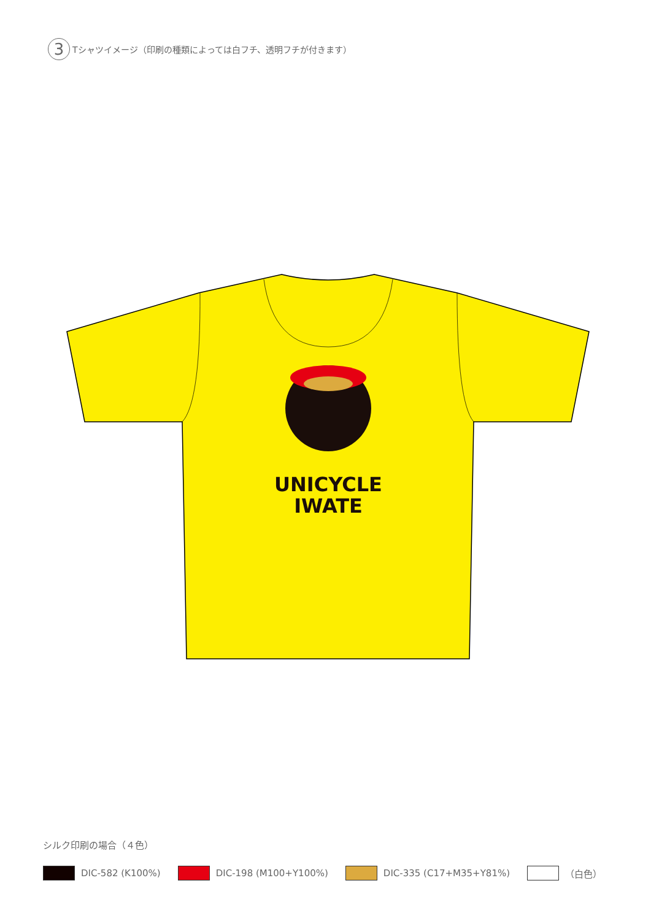3
Tシャツイメージ（印刷の種類によっては白フチ、透明フチが付きます）
UNICYCLE
IWATE
シルク印刷の場合（４色）
DIC-582 (K100%) DIC-198 (M100+Y100%) DIC-335 (C17+M35+Y81%) （白色）